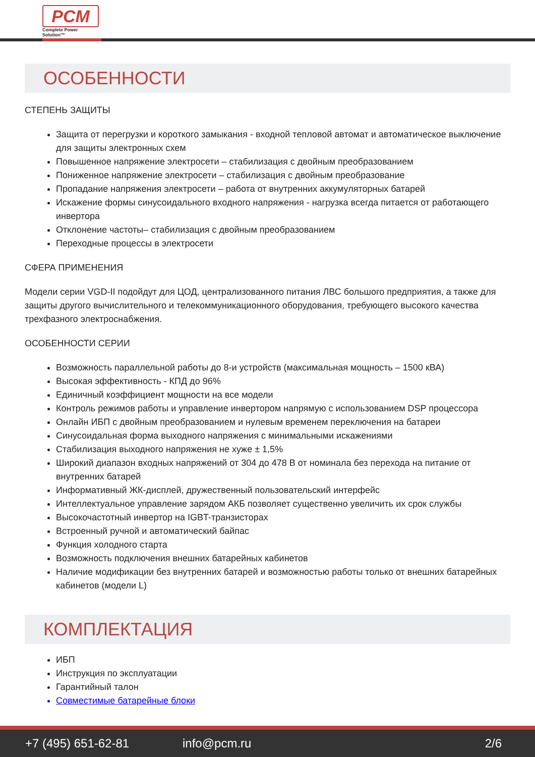PCM
Complete Power Solution™
ОСОБЕННОСТИ
СТЕПЕНЬ ЗАЩИТЫ
Защита от перегрузки и короткого замыкания - входной тепловой автомат и автоматическое выключение для защиты электронных схем
Повышенное напряжение электросети – стабилизация с двойным преобразованием
Пониженное напряжение электросети – стабилизация с двойным преобразование
Пропадание напряжения электросети – работа от внутренних аккумуляторных батарей
Искажение формы синусоидального входного напряжения - нагрузка всегда питается от работающего инвертора
Отклонение частоты– стабилизация с двойным преобразованием
Переходные процессы в электросети
СФЕРА ПРИМЕНЕНИЯ
Модели серии VGD-II подойдут для ЦОД, централизованного питания ЛВС большого предприятия, а также для защиты другого вычислительного и телекоммуникационного оборудования, требующего высокого качества трехфазного электроснабжения.
ОСОБЕННОСТИ СЕРИИ
Возможность параллельной работы до 8-и устройств (максимальная мощность – 1500 кВА)
Высокая эффективность - КПД до 96%
Единичный коэффициент мощности на все модели
Контроль режимов работы и управление инвертором напрямую с использованием DSP процессора
Онлайн ИБП с двойным преобразованием и нулевым временем переключения на батареи
Синусоидальная форма выходного напряжения с минимальными искажениями
Стабилизация выходного напряжения не хуже ± 1,5%
Широкий диапазон входных напряжений от 304 до 478 В от номинала без перехода на питание от внутренних батарей
Информативный ЖК-дисплей, дружественный пользовательский интерфейс
Интеллектуальное управление зарядом АКБ позволяет существенно увеличить их срок службы
Высокочастотный инвертор на IGBT-транзисторах
Встроенный ручной и автоматический байпас
Функция холодного старта
Возможность подключения внешних батарейных кабинетов
Наличие модификации без внутренних батарей и возможностью работы только от внешних батарейных кабинетов (модели L)
КОМПЛЕКТАЦИЯ
ИБП
Инструкция по эксплуатации
Гарантийный талон
Совместимые батарейные блоки
+7 (495) 651-62-81 info@pcm.ru 2/6